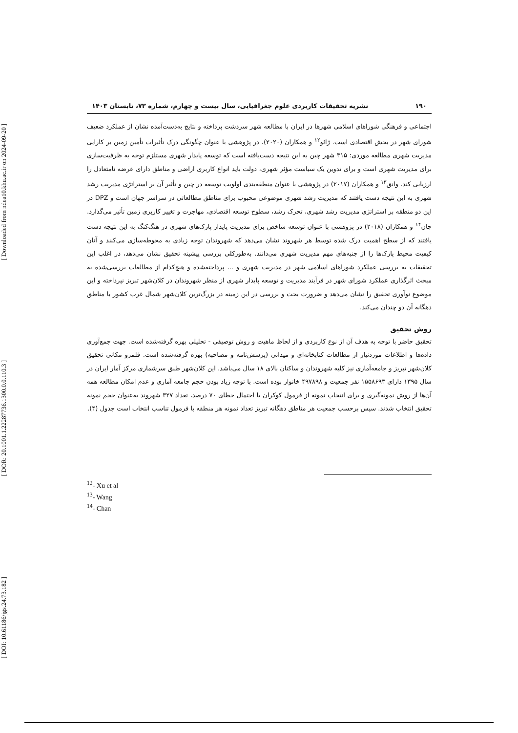[ Downloaded from ndea10.khu.ac.ir on 2024-09-20 ]
[ DOR: 20.1001.1.22287736.1300.0.0.110.3 ]
[ DOI: 10.61186/jgs.24.73.182 ]
۱۹۰ نشریه تحقیقات کاربردی علوم جغرافیایی، سال بیست و چهارم، شماره ۷۳، تابستان ۱۴۰۳
اجتماعی و فرهنگی شوراهای اسلامی شهرها در ایران با مطالعه شهر سردشت پرداخته و نتایج به‌دست‌آمده نشان از عملکرد ضعیف شورای شهر در بخش اقتصادی است. ژائو<sup>۱۲</sup> و همکاران (۲۰۲۰)، در پژوهشی با عنوان چگونگی درک تأثیرات تأمین زمین بر کارایی مدیریت شهری مطالعه موردی: ۳۱۵ شهر چین به این نتیجه دست‌یافته است که توسعه پایدار شهری مستلزم توجه به ظرفیت‌سازی برای مدیریت شهری است و برای تدوین یک سیاست مؤثر شهری، دولت باید انواع کاربری اراضی و مناطق دارای عرضه نامتعادل را ارزیابی کند. وانق<sup>۱۳</sup> و همکاران (۲۰۱۷) در پژوهشی با عنوان منطقه‌بندی اولویت توسعه در چین و تأثیر آن بر استراتژی مدیریت رشد شهری به این نتیجه دست یافتند که مدیریت رشد شهری موضوعی محبوب برای مناطق مطالعاتی در سراسر جهان است و DPZ در این دو منطقه بر استراتژی مدیریت رشد شهری، تحرک رشد، سطوح توسعه اقتصادی، مهاجرت و تغییر کاربری زمین تأثیر می‌گذارد. چان<sup>۱۴</sup> و همکاران (۲۰۱۸) در پژوهشی با عنوان توسعه شاخص برای مدیریت پایدار پارک‌های شهری در هنگ‌کنگ به این نتیجه دست یافتند که از سطح اهمیت درک شده توسط هر شهروند نشان می‌دهد که شهروندان توجه زیادی به محوطه‌سازی می‌کنند و آنان کیفیت محیط پارک‌ها را از جنبه‌های مهم مدیریت شهری می‌دانند. به‌طورکلی بررسی پیشینه تحقیق نشان می‌دهد، در اغلب این تحقیقات به بررسی عملکرد شوراهای اسلامی شهر در مدیریت شهری و ... پرداخته‌شده و هیچ‌کدام از مطالعات بررسی‌شده به مبحث اثرگذاری عملکرد شورای شهر در فرآیند مدیریت و توسعه پایدار شهری از منظر شهروندان در کلان‌شهر تبریز نپرداخته و این موضوع نوآوری تحقیق را نشان می‌دهد و ضرورت بحث و بررسی در این زمینه در بزرگ‌ترین کلان‌شهر شمال غرب کشور با مناطق دهگانه آن دو چندان می‌کند.
روش تحقیق
تحقیق حاضر با توجه به هدف آن از نوع کاربردی و از لحاظ ماهیت و روش توصیفی - تحلیلی بهره گرفته‌شده است. جهت جمع‌آوری داده‌ها و اطلاعات موردنیاز از مطالعات کتابخانه‌ای و میدانی (پرسش‌نامه و مصاحبه) بهره گرفته‌شده است. قلمرو مکانی تحقیق کلان‌شهر تبریز و جامعه‌آماری نیز کلیه شهروندان و ساکنان بالای ۱۸ سال می‌باشد. این کلان‌شهر طبق سرشماری مرکز آمار ایران در سال ۱۳۹۵ دارای ۱۵۵۸۶۹۳ نفر جمعیت و ۴۹۷۸۹۸ خانوار بوده است. با توجه زیاد بودن حجم جامعه آماری و عدم امکان مطالعه همه آن‌ها از روش نمونه‌گیری و برای انتخاب نمونه از فرمول کوکران با احتمال خطای ۷۰ درصد، تعداد ۳۲۷ شهروند به‌عنوان حجم نمونه تحقیق انتخاب شدند. سپس برحسب جمعیت هر مناطق دهگانه تبریز تعداد نمونه هر منطقه با فرمول تناسب انتخاب است جدول (۴).
<sup>12</sup>- Xu et al
<sup>13</sup>- Wang
<sup>14</sup>- Chan